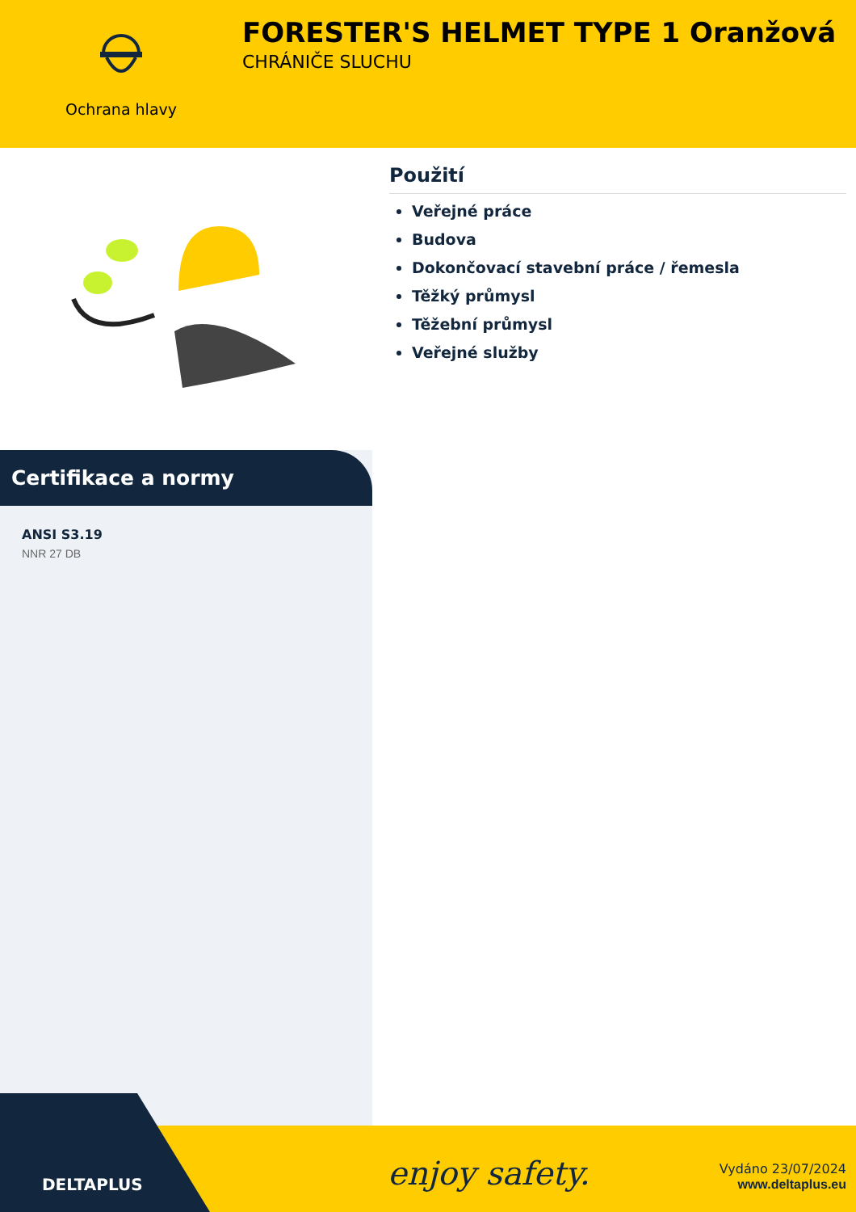Ochrana hlavy
FORESTER'S HELMET TYPE 1 Oranžová
CHRÁNIČE SLUCHU
Použití
Veřejné práce
Budova
Dokončovací stavební práce / řemesla
Těžký průmysl
Těžební průmysl
Veřejné služby
Certifikace a normy
ANSI S3.19
NNR 27 DB
enjoy safety.
Vydáno 23/07/2024
www.deltaplus.eu
DELTAPLUS